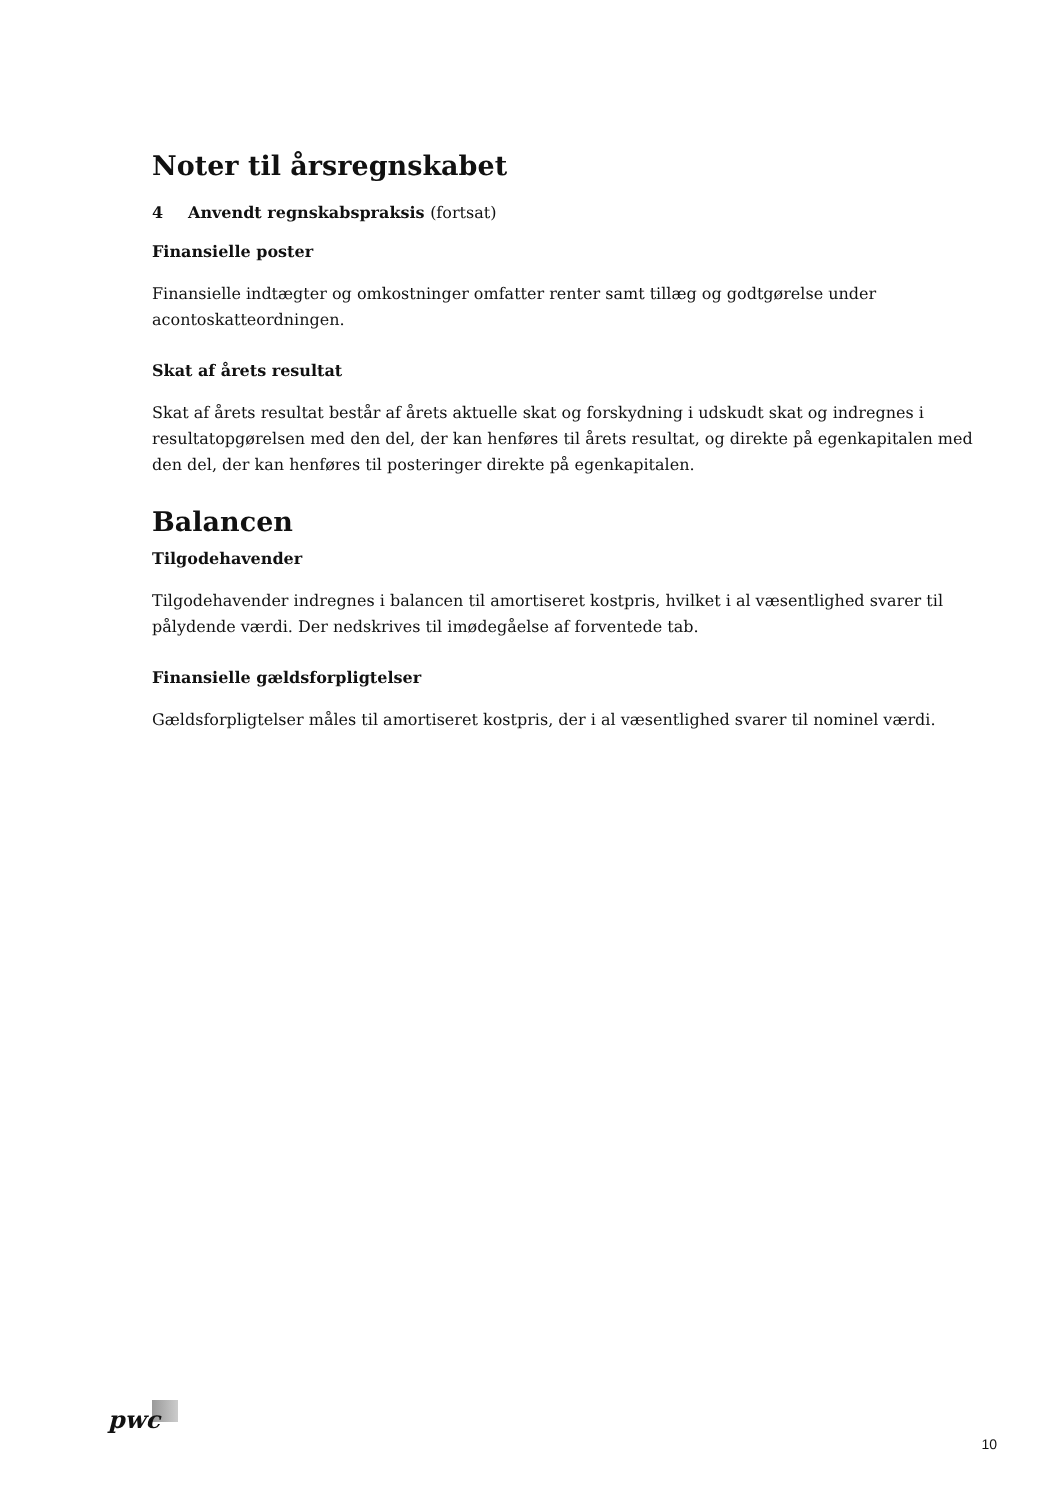Noter til årsregnskabet
4 Anvendt regnskabspraksis (fortsat)
Finansielle poster
Finansielle indtægter og omkostninger omfatter renter samt tillæg og godtgørelse under acontoskatteordningen.
Skat af årets resultat
Skat af årets resultat består af årets aktuelle skat og forskydning i udskudt skat og indregnes i resultatopgørelsen med den del, der kan henføres til årets resultat, og direkte på egenkapitalen med den del, der kan henføres til posteringer direkte på egenkapitalen.
Balancen
Tilgodehavender
Tilgodehavender indregnes i balancen til amortiseret kostpris, hvilket i al væsentlighed svarer til pålydende værdi. Der nedskrives til imødegåelse af forventede tab.
Finansielle gældsforpligtelser
Gældsforpligtelser måles til amortiseret kostpris, der i al væsentlighed svarer til nominel værdi.
pwc
10